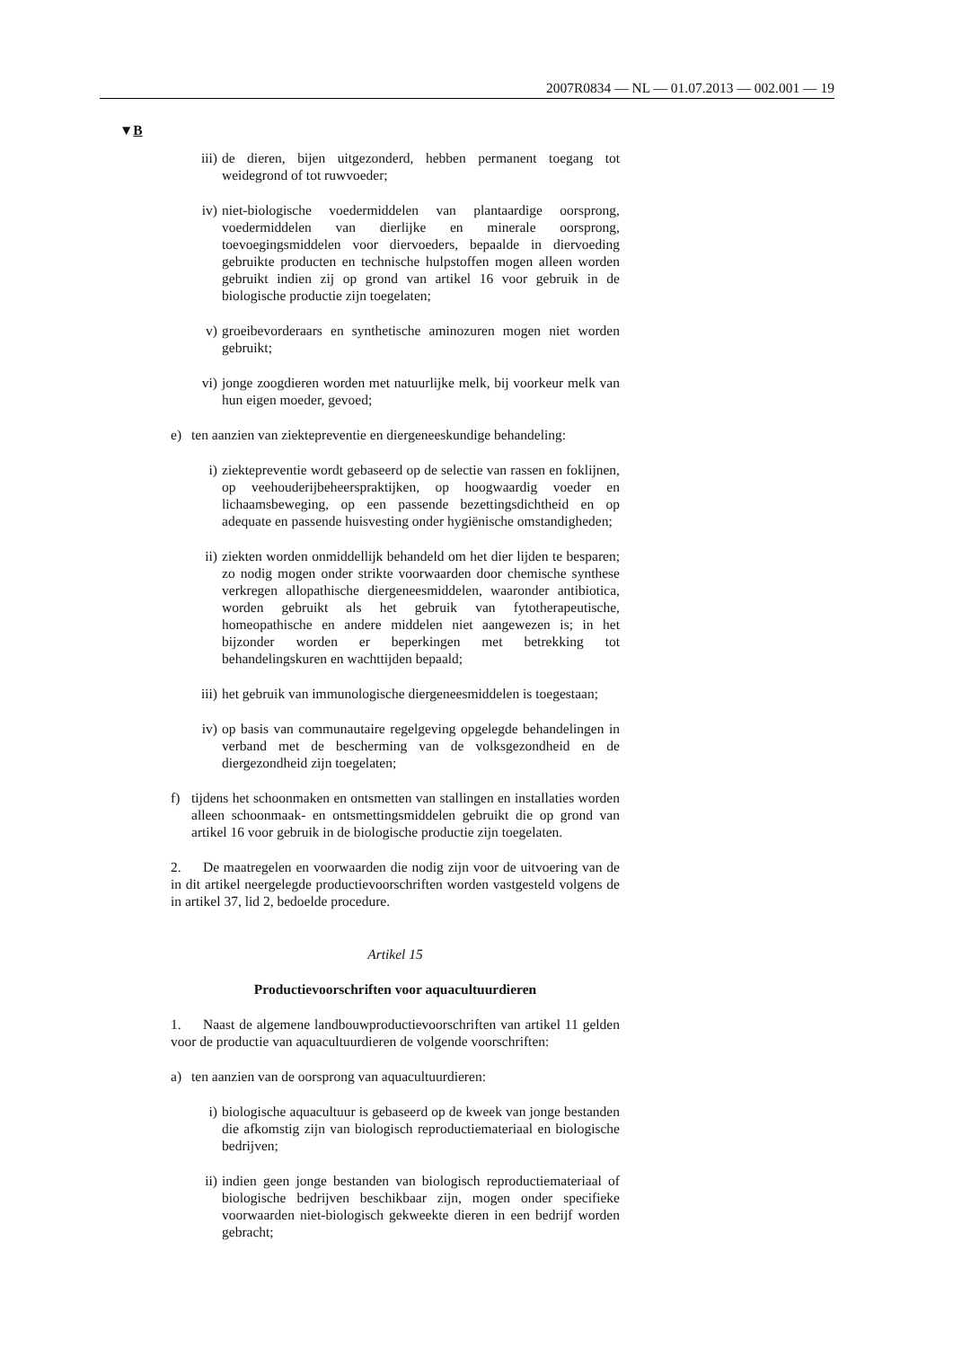2007R0834 — NL — 01.07.2013 — 002.001 — 19
▼B
iii) de dieren, bijen uitgezonderd, hebben permanent toegang tot weidegrond of tot ruwvoeder;
iv) niet-biologische voedermiddelen van plantaardige oorsprong, voedermiddelen van dierlijke en minerale oorsprong, toevoegingsmiddelen voor diervoeders, bepaalde in diervoeding gebruikte producten en technische hulpstoffen mogen alleen worden gebruikt indien zij op grond van artikel 16 voor gebruik in de biologische productie zijn toegelaten;
v) groeibevorderaars en synthetische aminozuren mogen niet worden gebruikt;
vi) jonge zoogdieren worden met natuurlijke melk, bij voorkeur melk van hun eigen moeder, gevoed;
e) ten aanzien van ziektepreventie en diergeneeskundige behandeling:
i) ziektepreventie wordt gebaseerd op de selectie van rassen en foklijnen, op veehouderijbeheerspraktijken, op hoogwaardig voeder en lichaamsbeweging, op een passende bezettingsdichtheid en op adequate en passende huisvesting onder hygiënische omstandigheden;
ii) ziekten worden onmiddellijk behandeld om het dier lijden te besparen; zo nodig mogen onder strikte voorwaarden door chemische synthese verkregen allopathische diergeneesmiddelen, waaronder antibiotica, worden gebruikt als het gebruik van fytotherapeutische, homeopathische en andere middelen niet aangewezen is; in het bijzonder worden er beperkingen met betrekking tot behandelingskuren en wachttijden bepaald;
iii) het gebruik van immunologische diergeneesmiddelen is toegestaan;
iv) op basis van communautaire regelgeving opgelegde behandelingen in verband met de bescherming van de volksgezondheid en de diergezondheid zijn toegelaten;
f) tijdens het schoonmaken en ontsmetten van stallingen en installaties worden alleen schoonmaak- en ontsmettingsmiddelen gebruikt die op grond van artikel 16 voor gebruik in de biologische productie zijn toegelaten.
2. De maatregelen en voorwaarden die nodig zijn voor de uitvoering van de in dit artikel neergelegde productievoorschriften worden vastgesteld volgens de in artikel 37, lid 2, bedoelde procedure.
Artikel 15
Productievoorschriften voor aquacultuurdieren
1. Naast de algemene landbouwproductievoorschriften van artikel 11 gelden voor de productie van aquacultuurdieren de volgende voorschriften:
a) ten aanzien van de oorsprong van aquacultuurdieren:
i) biologische aquacultuur is gebaseerd op de kweek van jonge bestanden die afkomstig zijn van biologisch reproductiemateriaal en biologische bedrijven;
ii) indien geen jonge bestanden van biologisch reproductiemateriaal of biologische bedrijven beschikbaar zijn, mogen onder specifieke voorwaarden niet-biologisch gekweekte dieren in een bedrijf worden gebracht;